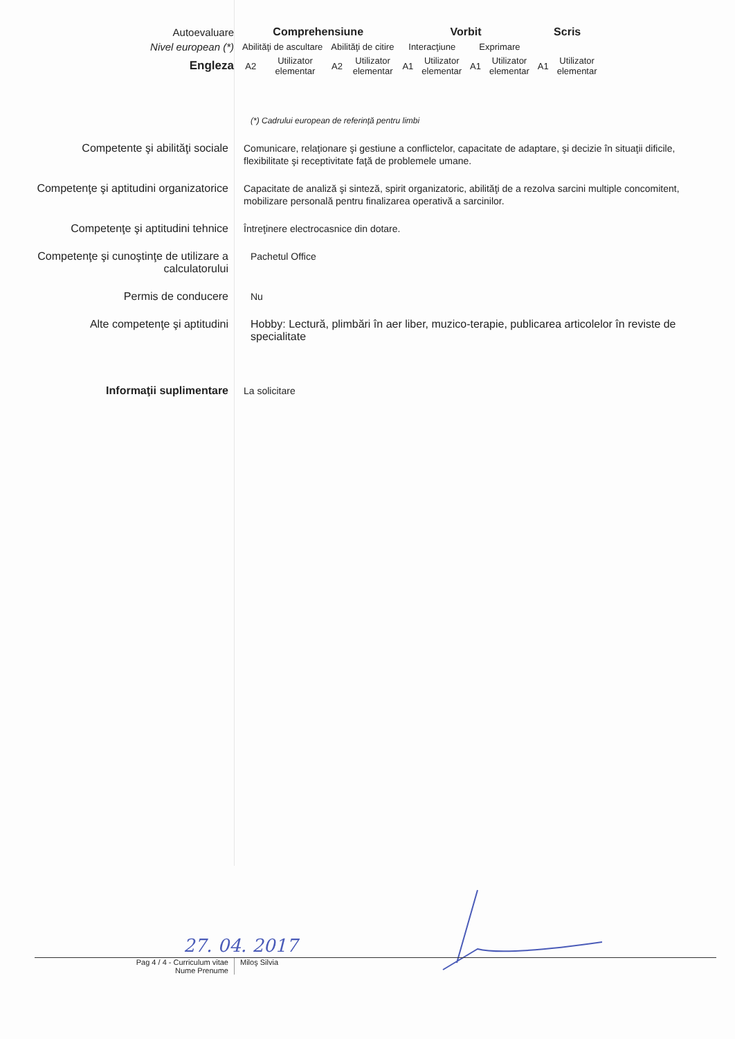| Autoevaluare | Comprehensiune | | | | Vorbit | | | | Scris | |
| Nivel european (*) | Abilităţi de ascultare | | Abilităţi de citire | | Interacţiune | | Exprimare | | | |
| Engleza | A2 | Utilizator elementar | A2 | Utilizator elementar | A1 | Utilizator elementar | A1 | Utilizator elementar | A1 | Utilizator elementar |
(*) Cadrului european de referinţă pentru limbi
Competente şi abilităţi sociale
Comunicare, relaţionare şi gestiune a conflictelor, capacitate de adaptare, şi decizie în situaţii dificile, flexibilitate şi receptivitate faţă de problemele umane.
Competenţe şi aptitudini organizatorice
Capacitate de analiză şi sinteză, spirit organizatoric, abilităţi de a rezolva sarcini multiple concomitent, mobilizare personală pentru finalizarea operativă a sarcinilor.
Competenţe şi aptitudini tehnice
Întreţinere electrocasnice din dotare.
Competenţe şi cunoştinţe de utilizare a calculatorului
Pachetul Office
Permis de conducere
Nu
Alte competenţe şi aptitudini
Hobby: Lectură, plimbări în aer liber, muzico-terapie, publicarea articolelor în reviste de specialitate
Informaţii suplimentare
La solicitare
27. 04. 2017
Pag 4 / 4 - Curriculum vitae
Nume Prenume
Miloş Silvia